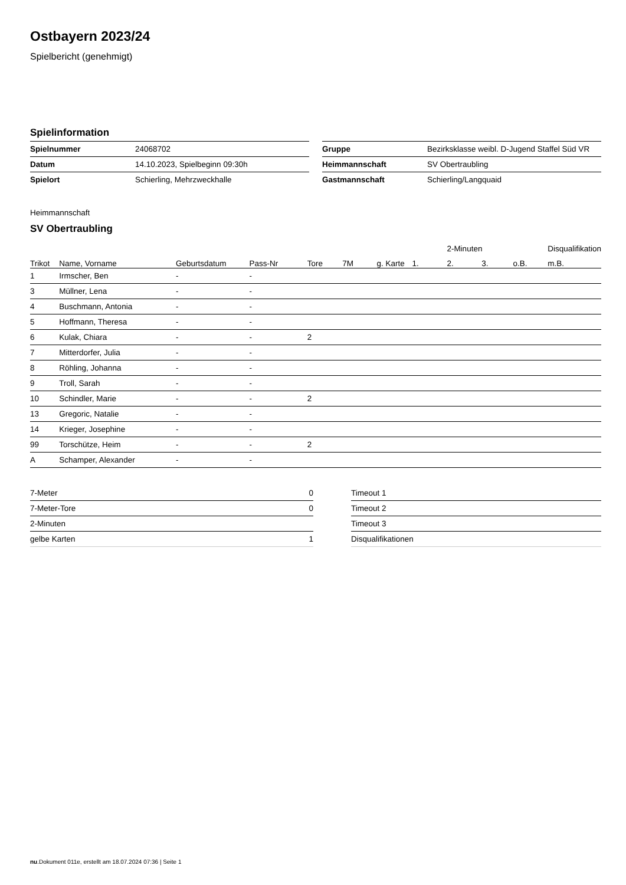Ostbayern 2023/24
Spielbericht (genehmigt)
Spielinformation
| Spielnummer | 24068702 |
| Datum | 14.10.2023, Spielbeginn 09:30h |
| Spielort | Schierling, Mehrzweckhalle |
| Gruppe | Bezirksklasse weibl. D-Jugend Staffel Süd VR |
| Heimmannschaft | SV Obertraubling |
| Gastmannschaft | Schierling/Langquaid |
Heimmannschaft
SV Obertraubling
| | | | | | | | | 2-Minuten | | | Disqualifikation |
| --- | --- | --- | --- | --- | --- | --- | --- | --- | --- | --- | --- |
| Trikot | Name, Vorname | Geburtsdatum | Pass-Nr | Tore | 7M | g. Karte | 1. | 2. | 3. | o.B. | m.B. |
| 1 | Irmscher, Ben | - | - | | | | | | | | |
| 3 | Müllner, Lena | - | - | | | | | | | | |
| 4 | Buschmann, Antonia | - | - | | | | | | | | |
| 5 | Hoffmann, Theresa | - | - | | | | | | | | |
| 6 | Kulak, Chiara | - | - | 2 | | | | | | | |
| 7 | Mitterdorfer, Julia | - | - | | | | | | | | |
| 8 | Röhling, Johanna | - | - | | | | | | | | |
| 9 | Troll, Sarah | - | - | | | | | | | | |
| 10 | Schindler, Marie | - | - | 2 | | | | | | | |
| 13 | Gregoric, Natalie | - | - | | | | | | | | |
| 14 | Krieger, Josephine | - | - | | | | | | | | |
| 99 | Torschütze, Heim | - | - | 2 | | | | | | | |
| A | Schamper, Alexander | - | - | | | | | | | | |
| 7-Meter | 0 |
| 7-Meter-Tore | 0 |
| 2-Minuten | |
| gelbe Karten | 1 |
| Timeout 1 |
| Timeout 2 |
| Timeout 3 |
| Disqualifikationen |
nu.Dokument 011e, erstellt am 18.07.2024 07:36 | Seite 1